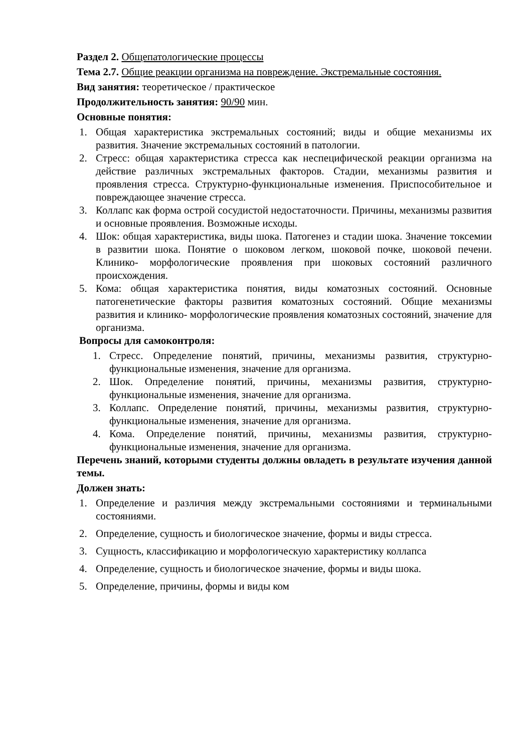Раздел 2. Общепатологические процессы
Тема 2.7. Общие реакции организма на повреждение. Экстремальные состояния.
Вид занятия: теоретическое / практическое
Продолжительность занятия: 90/90 мин.
Основные понятия:
1. Общая характеристика экстремальных состояний; виды и общие механизмы их развития. Значение экстремальных состояний в патологии.
2. Стресс: общая характеристика стресса как неспецифической реакции организма на действие различных экстремальных факторов. Стадии, механизмы развития и проявления стресса. Структурно-функциональные изменения. Приспособительное и повреждающее значение стресса.
3. Коллапс как форма острой сосудистой недостаточности. Причины, механизмы развития и основные проявления. Возможные исходы.
4. Шок: общая характеристика, виды шока. Патогенез и стадии шока. Значение токсемии в развитии шока. Понятие о шоковом легком, шоковой почке, шоковой печени. Клинико- морфологические проявления при шоковых состояний различного происхождения.
5. Кома: общая характеристика понятия, виды коматозных состояний. Основные патогенетические факторы развития коматозных состояний. Общие механизмы развития и клинико- морфологические проявления коматозных состояний, значение для организма.
Вопросы для самоконтроля:
1. Стресс. Определение понятий, причины, механизмы развития, структурно-функциональные изменения, значение для организма.
2. Шок. Определение понятий, причины, механизмы развития, структурно-функциональные изменения, значение для организма.
3. Коллапс. Определение понятий, причины, механизмы развития, структурно-функциональные изменения, значение для организма.
4. Кома. Определение понятий, причины, механизмы развития, структурно-функциональные изменения, значение для организма.
Перечень знаний, которыми студенты должны овладеть в результате изучения данной темы.
Должен знать:
1. Определение и различия между экстремальными состояниями и терминальными состояниями.
2. Определение, сущность и биологическое значение, формы и виды стресса.
3. Сущность, классификацию и морфологическую характеристику коллапса
4. Определение, сущность и биологическое значение, формы и виды шока.
5. Определение, причины, формы и виды ком